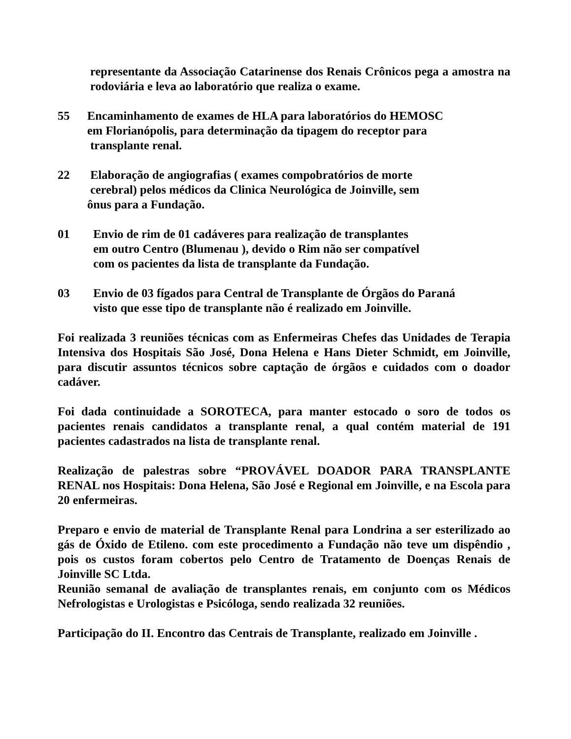representante da Associação Catarinense dos Renais Crônicos pega a amostra na rodoviária e leva ao laboratório que realiza o exame.
55 Encaminhamento de exames de HLA para laboratórios do HEMOSC
em Florianópolis, para determinação da tipagem do receptor para
transplante renal.
22 Elaboração de angiografias ( exames compobratórios de morte
cerebral) pelos médicos da Clinica Neurológica de Joinville, sem
ônus para a Fundação.
01 Envio de rim de 01 cadáveres para realização de transplantes
em outro Centro (Blumenau ), devido o Rim não ser compatível
com os pacientes da lista de transplante da Fundação.
03 Envio de 03 fígados para Central de Transplante de Órgãos do Paraná
visto que esse tipo de transplante não é realizado em Joinville.
Foi realizada 3 reuniões técnicas com as Enfermeiras Chefes das Unidades de Terapia Intensiva dos Hospitais São José, Dona Helena e Hans Dieter Schmidt, em Joinville, para discutir assuntos técnicos sobre captação de órgãos e cuidados com o doador cadáver.
Foi dada continuidade a SOROTECA, para manter estocado o soro de todos os pacientes renais candidatos a transplante renal, a qual contém material de 191 pacientes cadastrados na lista de transplante renal.
Realização de palestras sobre “PROVÁVEL DOADOR PARA TRANSPLANTE RENAL nos Hospitais: Dona Helena, São José e Regional em Joinville, e na Escola para 20 enfermeiras.
Preparo e envio de material de Transplante Renal para Londrina a ser esterilizado ao gás de Óxido de Etileno. com este procedimento a Fundação não teve um dispêndio , pois os custos foram cobertos pelo Centro de Tratamento de Doenças Renais de Joinville SC Ltda.
Reunião semanal de avaliação de transplantes renais, em conjunto com os Médicos Nefrologistas e Urologistas e Psicóloga, sendo realizada 32 reuniões.
Participação do II. Encontro das Centrais de Transplante, realizado em Joinville .